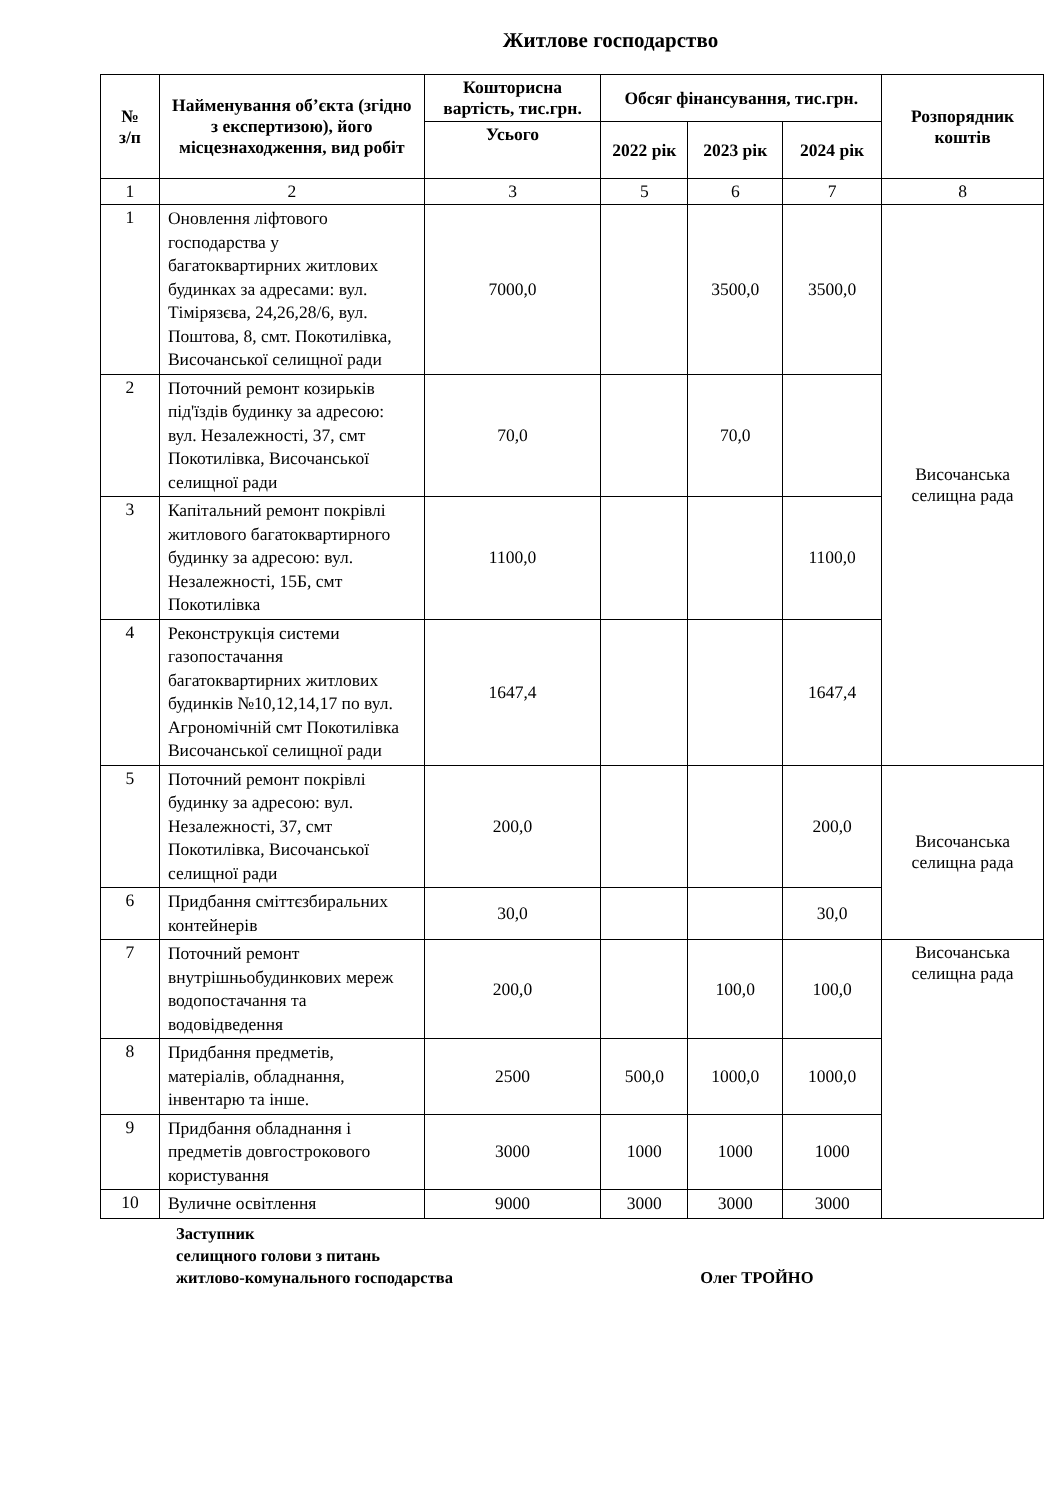Житлове господарство
| № з/п | Найменування об’єкта (згідно з експертизою), його місцезнаходження, вид робіт | Кошторисна вартість, тис.грн. | Обсяг фінансування, тис.грн. | | | Розпорядник коштів |
| --- | --- | --- | --- | --- | --- | --- |
| | | Усього | 2022 рік | 2023 рік | 2024 рік | |
| 1 | 2 | 3 | 5 | 6 | 7 | 8 |
| 1 | Оновлення ліфтового господарства у багатоквартирних житлових будинках за адресами: вул. Тімірязєва, 24,26,28/6, вул. Поштова, 8, смт. Покотилівка, Височанської селищної ради | 7000,0 | | 3500,0 | 3500,0 | Височанська селищна рада |
| 2 | Поточний ремонт козирьків під'їздів будинку за адресою: вул. Незалежності, 37, смт Покотилівка, Височанської селищної ради | 70,0 | | 70,0 | | |
| 3 | Капітальний ремонт покрівлі житлового багатоквартирного будинку за адресою: вул. Незалежності, 15Б, смт Покотилівка | 1100,0 | | | 1100,0 | |
| 4 | Реконструкція системи газопостачання багатоквартирних житлових будинків №10,12,14,17 по вул. Агрономічній смт Покотилівка Височанської селищної ради | 1647,4 | | | 1647,4 | |
| 5 | Поточний ремонт покрівлі будинку за адресою: вул. Незалежності, 37, смт Покотилівка, Височанської селищної ради | 200,0 | | | 200,0 | Височанська селищна рада |
| 6 | Придбання сміттєзбиральних контейнерів | 30,0 | | | 30,0 | |
| 7 | Поточний ремонт внутрішньобудинкових мереж водопостачання та водовідведення | 200,0 | | 100,0 | 100,0 | Височанська селищна рада |
| 8 | Придбання предметів, матеріалів, обладнання, інвентарю та інше. | 2500 | 500,0 | 1000,0 | 1000,0 | |
| 9 | Придбання обладнання і предметів довгострокового користування | 3000 | 1000 | 1000 | 1000 | |
| 10 | Вуличне освітлення | 9000 | 3000 | 3000 | 3000 | |
Заступник
селищного голови з питань
житлово-комунального господарства Олег ТРОЙНО